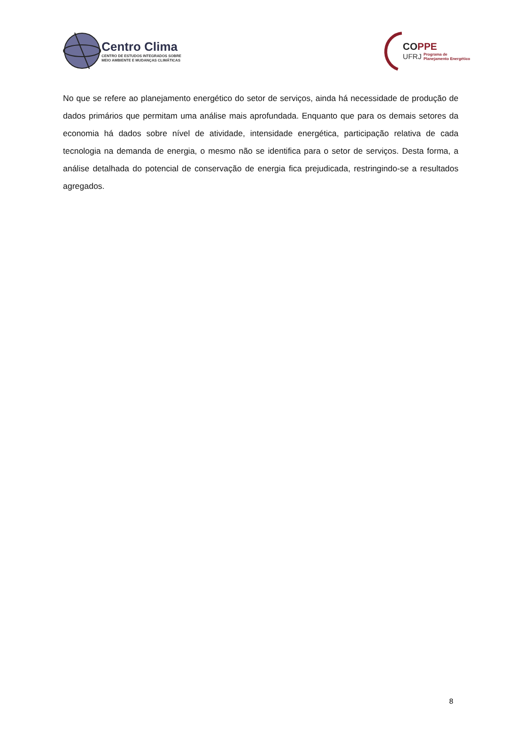Centro Clima
CENTRO DE ESTUDOS INTEGRADOS SOBRE
MEIO AMBIENTE E MUDANÇAS CLIMÁTICAS
COPPE
UFRJ Programa de
Planejamento Energético
No que se refere ao planejamento energético do setor de serviços, ainda há necessidade de produção de dados primários que permitam uma análise mais aprofundada. Enquanto que para os demais setores da economia há dados sobre nível de atividade, intensidade energética, participação relativa de cada tecnologia na demanda de energia, o mesmo não se identifica para o setor de serviços. Desta forma, a análise detalhada do potencial de conservação de energia fica prejudicada, restringindo-se a resultados agregados.
8